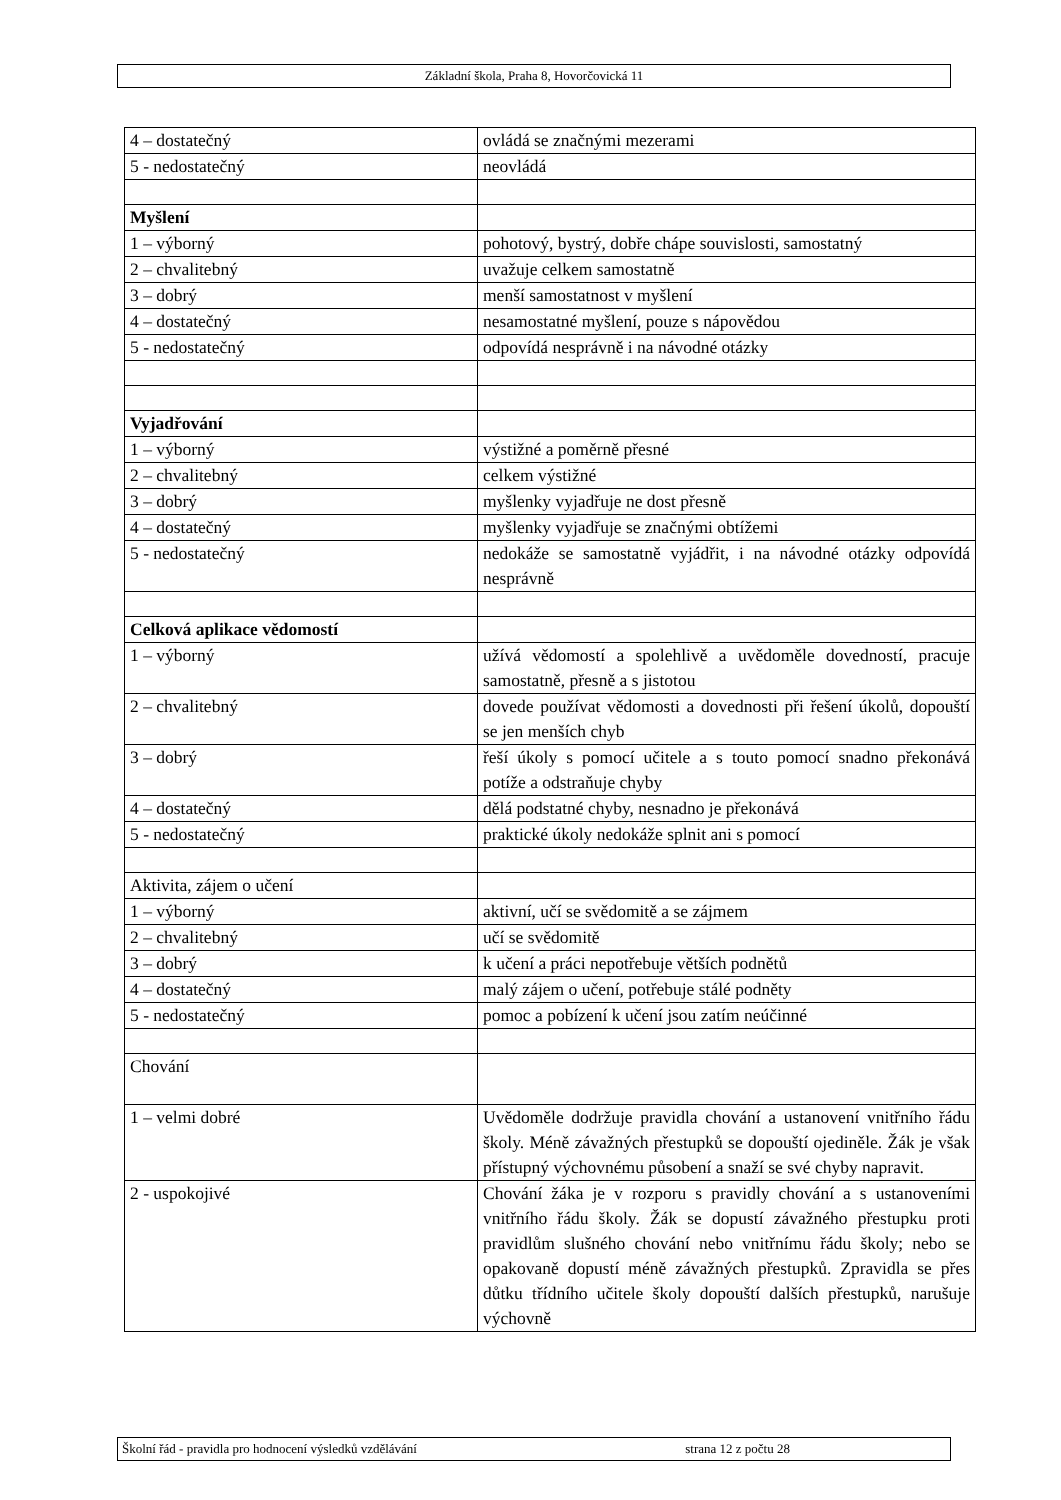Základní škola, Praha 8, Hovorčovická 11
| 4 – dostatečný | ovládá se značnými mezerami |
| 5 - nedostatečný | neovládá |
| Myšlení | |
| 1 – výborný | pohotový, bystrý, dobře chápe souvislosti, samostatný |
| 2 – chvalitebný | uvažuje celkem samostatně |
| 3 – dobrý | menší samostatnost v myšlení |
| 4 – dostatečný | nesamostatné myšlení, pouze s nápovědou |
| 5 - nedostatečný | odpovídá nesprávně i na návodné otázky |
| Vyjadřování | |
| 1 – výborný | výstižné a poměrně přesné |
| 2 – chvalitebný | celkem výstižné |
| 3 – dobrý | myšlenky vyjadřuje ne dost přesně |
| 4 – dostatečný | myšlenky vyjadřuje se značnými obtížemi |
| 5 - nedostatečný | nedokáže se samostatně vyjádřit, i na návodné otázky odpovídá nesprávně |
| Celková aplikace vědomostí | |
| 1 – výborný | užívá vědomostí a spolehlivě a uvědoměle dovedností, pracuje samostatně, přesně a s jistotou |
| 2 – chvalitebný | dovede používat vědomosti a dovednosti při řešení úkolů, dopouští se jen menších chyb |
| 3 – dobrý | řeší úkoly s pomocí učitele a s touto pomocí snadno překonává potíže a odstraňuje chyby |
| 4 – dostatečný | dělá podstatné chyby, nesnadno je překonává |
| 5 - nedostatečný | praktické úkoly nedokáže splnit ani s pomocí |
| Aktivita, zájem o učení | |
| 1 – výborný | aktivní, učí se svědomitě a se zájmem |
| 2 – chvalitebný | učí se svědomitě |
| 3 – dobrý | k učení a práci nepotřebuje větších podnětů |
| 4 – dostatečný | malý zájem o učení, potřebuje stálé podněty |
| 5 - nedostatečný | pomoc a pobízení k učení jsou zatím neúčinné |
| Chování | |
| 1 – velmi dobré | Uvědoměle dodržuje pravidla chování a ustanovení vnitřního řádu školy. Méně závažných přestupků se dopouští ojediněle. Žák je však přístupný výchovnému působení a snaží se své chyby napravit. |
| 2 - uspokojivé | Chování žáka je v rozporu s pravidly chování a s ustanoveními vnitřního řádu školy. Žák se dopustí závažného přestupku proti pravidlům slušného chování nebo vnitřnímu řádu školy; nebo se opakovaně dopustí méně závažných přestupků. Zpravidla se přes důtku třídního učitele školy dopouští dalších přestupků, narušuje výchovně |
Školní řád - pravidla pro hodnocení výsledků vzdělávání strana 12 z počtu 28